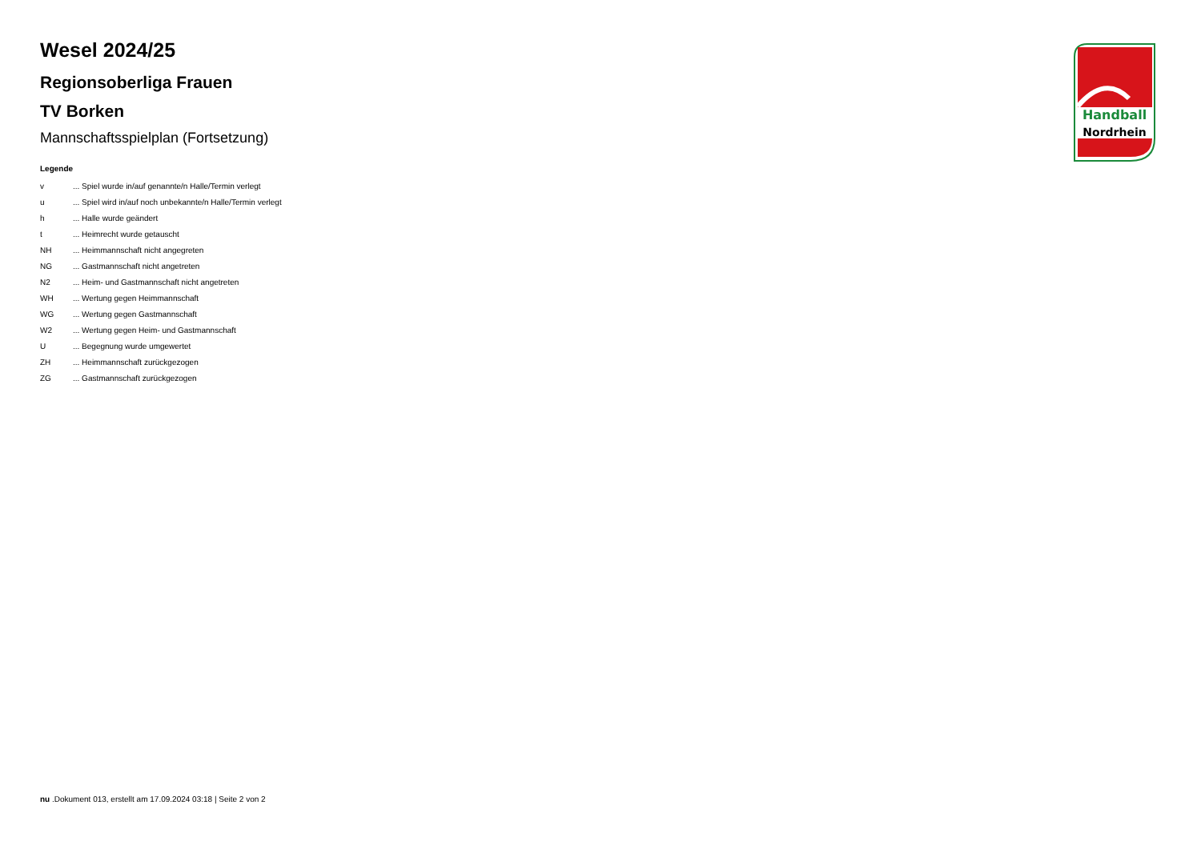Wesel 2024/25
Regionsoberliga Frauen
TV Borken
Mannschaftsspielplan (Fortsetzung)
Legende
| v | ... Spiel wurde in/auf genannte/n Halle/Termin verlegt |
| u | ... Spiel wird in/auf noch unbekannte/n Halle/Termin verlegt |
| h | ... Halle wurde geändert |
| t | ... Heimrecht wurde getauscht |
| NH | ... Heimmannschaft nicht angegreten |
| NG | ... Gastmannschaft nicht angetreten |
| N2 | ... Heim- und Gastmannschaft nicht angetreten |
| WH | ... Wertung gegen Heimmannschaft |
| WG | ... Wertung gegen Gastmannschaft |
| W2 | ... Wertung gegen Heim- und Gastmannschaft |
| U | ... Begegnung wurde umgewertet |
| ZH | ... Heimmannschaft zurückgezogen |
| ZG | ... Gastmannschaft zurückgezogen |
Handball
Nordrhein
nu .Dokument 013, erstellt am 17.09.2024 03:18 | Seite 2 von 2